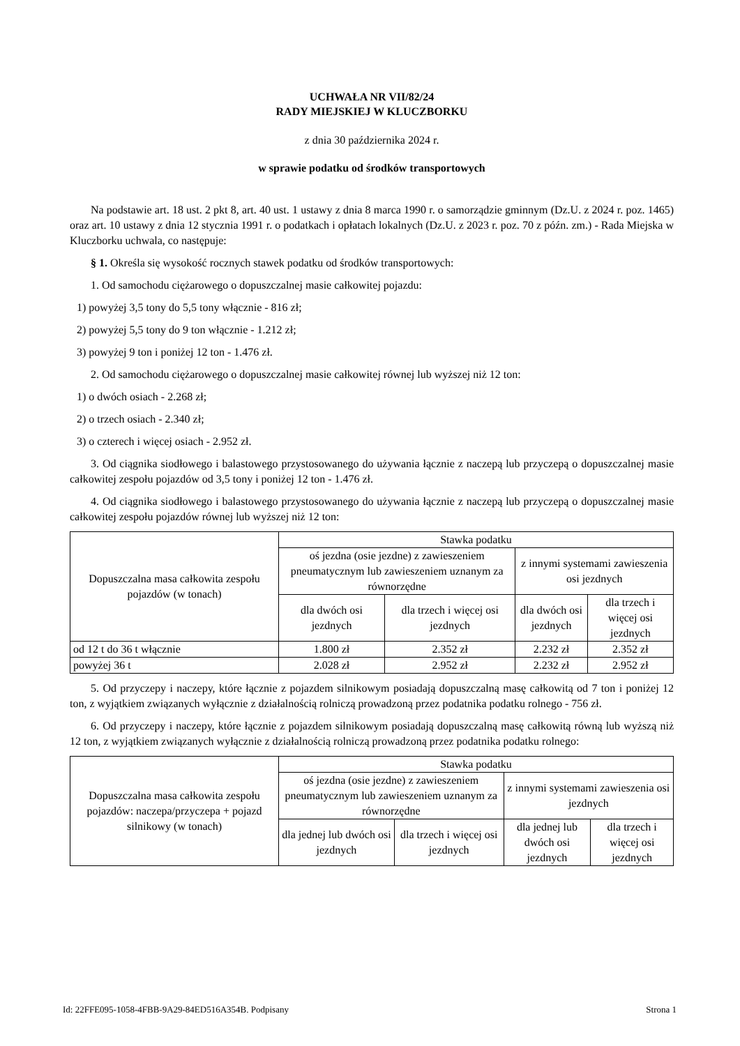UCHWAŁA NR VII/82/24
RADY MIEJSKIEJ W KLUCZBORKU
z dnia 30 października 2024 r.
w sprawie podatku od środków transportowych
Na podstawie art. 18 ust. 2 pkt 8, art. 40 ust. 1 ustawy z dnia 8 marca 1990 r. o samorządzie gminnym (Dz.U. z 2024 r. poz. 1465) oraz art. 10 ustawy z dnia 12 stycznia 1991 r. o podatkach i opłatach lokalnych (Dz.U. z 2023 r. poz. 70 z późn. zm.) - Rada Miejska w Kluczborku uchwala, co następuje:
§ 1. Określa się wysokość rocznych stawek podatku od środków transportowych:
1. Od samochodu ciężarowego o dopuszczalnej masie całkowitej pojazdu:
1) powyżej 3,5 tony do 5,5 tony włącznie - 816 zł;
2) powyżej 5,5 tony do 9 ton włącznie - 1.212 zł;
3) powyżej 9 ton i poniżej 12 ton - 1.476 zł.
2. Od samochodu ciężarowego o dopuszczalnej masie całkowitej równej lub wyższej niż 12 ton:
1) o dwóch osiach - 2.268 zł;
2) o trzech osiach - 2.340 zł;
3) o czterech i więcej osiach - 2.952 zł.
3. Od ciągnika siodłowego i balastowego przystosowanego do używania łącznie z naczepą lub przyczepą o dopuszczalnej masie całkowitej zespołu pojazdów od 3,5 tony i poniżej 12 ton - 1.476 zł.
4. Od ciągnika siodłowego i balastowego przystosowanego do używania łącznie z naczepą lub przyczepą o dopuszczalnej masie całkowitej zespołu pojazdów równej lub wyższej niż 12 ton:
| Dopuszczalna masa całkowita zespołu pojazdów (w tonach) | Stawka podatku | | | |
| --- | --- | --- | --- | --- |
| | oś jezdna (osie jezdne) z zawieszeniem pneumatycznym lub zawieszeniem uznanym za równorzędne | | z innymi systemami zawieszenia osi jezdnych | |
| | dla dwóch osi jezdnych | dla trzech i więcej osi jezdnych | dla dwóch osi jezdnych | dla trzech i więcej osi jezdnych |
| od 12 t do 36 t włącznie | 1.800 zł | 2.352 zł | 2.232 zł | 2.352 zł |
| powyżej 36 t | 2.028 zł | 2.952 zł | 2.232 zł | 2.952 zł |
5. Od przyczepy i naczepy, które łącznie z pojazdem silnikowym posiadają dopuszczalną masę całkowitą od 7 ton i poniżej 12 ton, z wyjątkiem związanych wyłącznie z działalnością rolniczą prowadzoną przez podatnika podatku rolnego - 756 zł.
6. Od przyczepy i naczepy, które łącznie z pojazdem silnikowym posiadają dopuszczalną masę całkowitą równą lub wyższą niż 12 ton, z wyjątkiem związanych wyłącznie z działalnością rolniczą prowadzoną przez podatnika podatku rolnego:
| Dopuszczalna masa całkowita zespołu pojazdów: naczepa/przyczepa + pojazd silnikowy (w tonach) | Stawka podatku | | | |
| --- | --- | --- | --- | --- |
| | oś jezdna (osie jezdne) z zawieszeniem pneumatycznym lub zawieszeniem uznanym za równorzędne | | z innymi systemami zawieszenia osi jezdnych | |
| | dla jednej lub dwóch osi jezdnych | dla trzech i więcej osi jezdnych | dla jednej lub dwóch osi jezdnych | dla trzech i więcej osi jezdnych |
Id: 22FFE095-1058-4FBB-9A29-84ED516A354B. Podpisany Strona 1